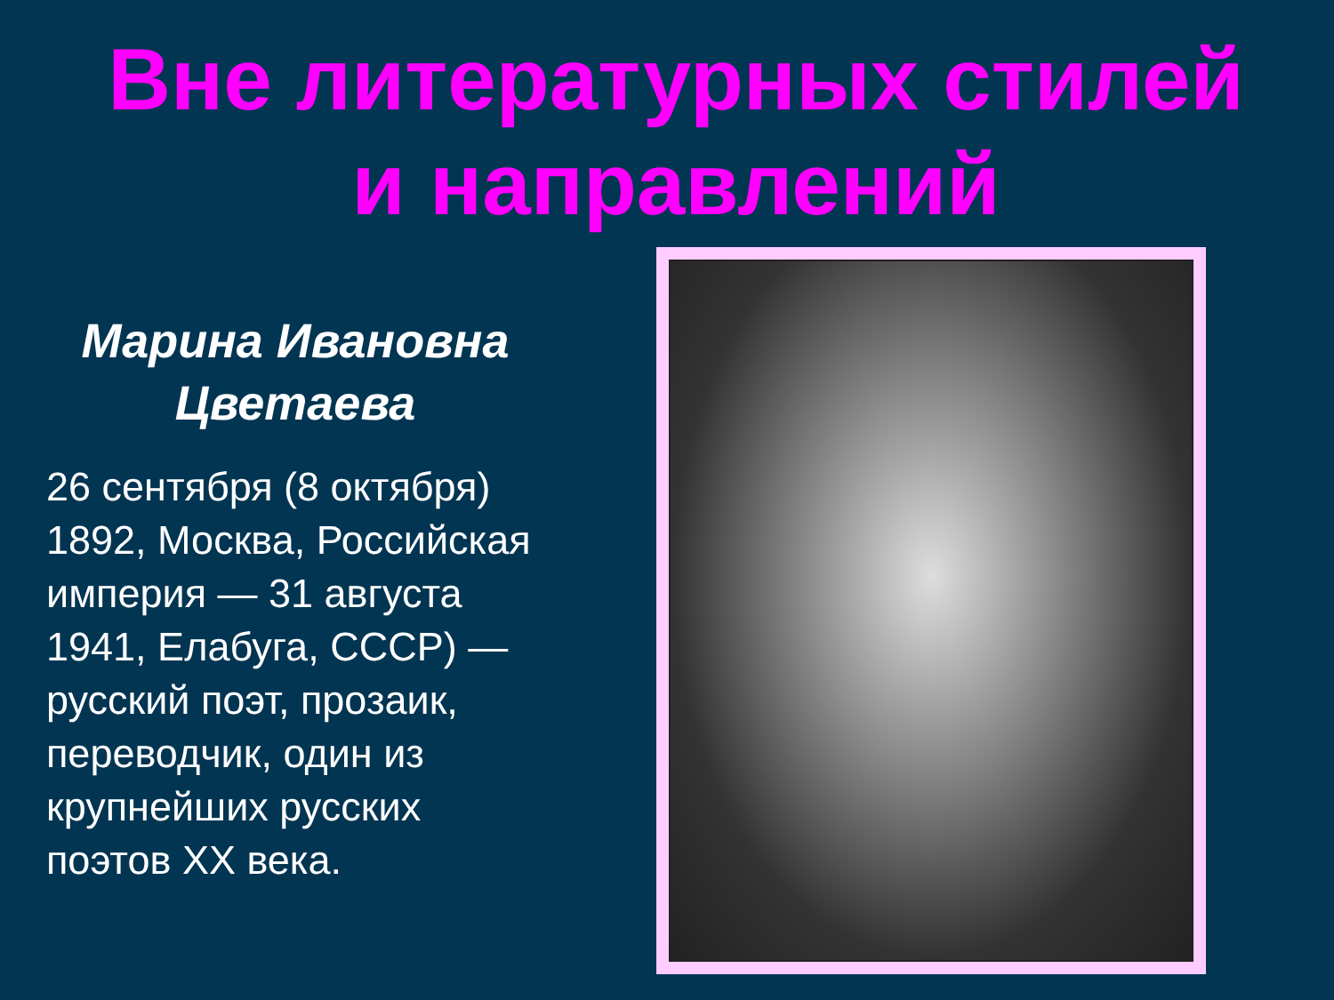Вне литературных стилей
и направлений
Марина Ивановна Цветаева
26 сентября (8 октября) 1892, Москва, Российская империя — 31 августа 1941, Елабуга, СССР) — русский поэт, прозаик, переводчик, один из крупнейших русских поэтов XX века.